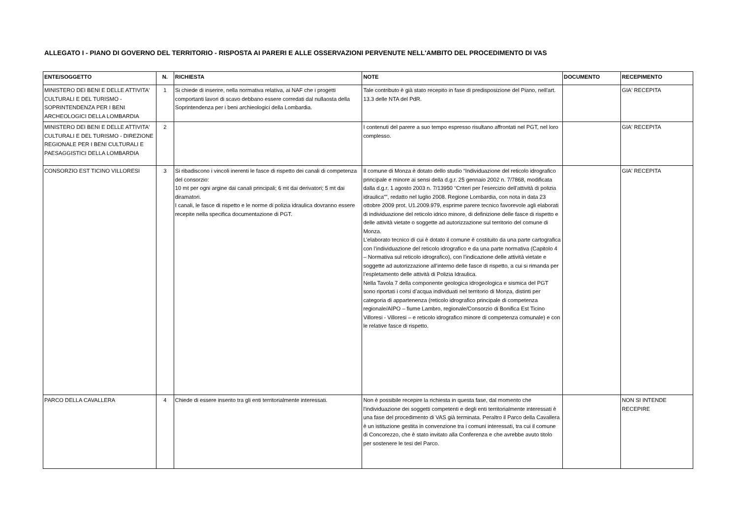ALLEGATO I - PIANO DI GOVERNO DEL TERRITORIO - RISPOSTA AI PARERI E ALLE OSSERVAZIONI PERVENUTE NELL'AMBITO DEL PROCEDIMENTO DI VAS
| ENTE/SOGGETTO | N. | RICHIESTA | NOTE | DOCUMENTO | RECEPIMENTO |
| --- | --- | --- | --- | --- | --- |
| MINISTERO DEI BENI E DELLE ATTIVITA' CULTURALI E DEL TURISMO - SOPRINTENDENZA PER I BENI ARCHEOLOGICI DELLA LOMBARDIA | 1 | Si chiede di inserire, nella normativa relativa, ai NAF che i progetti comportanti lavori di scavo debbano essere corredati dal nullaosta della Soprintendenza per i beni archieologici della Lombardia. | Tale contributo è già stato recepito in fase di predisposizione del Piano, nell'art. 13.3 delle NTA del PdR. | | GIA' RECEPITA |
| MINISTERO DEI BENI E DELLE ATTIVITA' CULTURALI E DEL TURISMO - DIREZIONE REGIONALE PER I BENI CULTURALI E PAESAGGISTICI DELLA LOMBARDIA | 2 | | I contenuti del parere a suo tempo espresso risultano affrontati nel PGT, nel loro complesso. | | GIA' RECEPITA |
| CONSORZIO EST TICINO VILLORESI | 3 | Si ribadiscono i vincoli inerenti le fasce di rispetto dei canali di competenza del consorzio: 10 mt per ogni argine dai canali principali; 6 mt dai derivatori; 5 mt dai diramatori. I canali, le fasce di rispetto e le norme di polizia idraulica dovranno essere recepite nella specifica documentazione di PGT. | Il comune di Monza è dotato dello studio “Individuazione del reticolo idrografico principale e minore ai sensi della d.g.r. 25 gennaio 2002 n. 7/7868, modificata dalla d.g.r. 1 agosto 2003 n. 7/13950 “Criteri per l’esercizio dell’attività di polizia idraulica””, redatto nel luglio 2008. Regione Lombardia, con nota in data 23 ottobre 2009 prot. U1.2009.979, esprime parere tecnico favorevole agli elaborati di individuazione del reticolo idrico minore, di definizione delle fasce di rispetto e delle attività vietate o soggette ad autorizzazione sul territorio del comune di Monza. L’elaborato tecnico di cui è dotato il comune è costituito da una parte cartografica con l’individuazione del reticolo idrografico e da una parte normativa (Capitolo 4 – Normativa sul reticolo idrografico), con l’indicazione delle attività vietate e soggette ad autorizzazione all’interno delle fasce di rispetto, a cui si rimanda per l’espletamento delle attività di Polizia Idraulica. Nella Tavola 7 della componente geologica idrogeologica e sismica del PGT sono riportati i corsi d’acqua individuati nel territorio di Monza, distinti per categoria di appartenenza (reticolo idrografico principale di competenza regionale/AIPO – fiume Lambro, regionale/Consorzio di Bonifica Est Ticino Villoresi - Villoresi – e reticolo idrografico minore di competenza comunale) e con le relative fasce di rispetto. | | GIA' RECEPITA |
| PARCO DELLA CAVALLERA | 4 | Chiede di essere inserito tra gli enti territorialmente interessati. | Non è possibile recepire la richiesta in questa fase, dal momento che l'individuazione dei soggetti competenti e degli enti territorialmente interessati è una fase del procedimento di VAS già terminata. Peraltro il Parco della Cavallera è un istituzione gestita in convenzione tra i comuni interessati, tra cui il comune di Concorezzo, che è stato invitato alla Conferenza e che avrebbe avuto titolo per sostenere le tesi del Parco. | | NON SI INTENDE RECEPIRE |